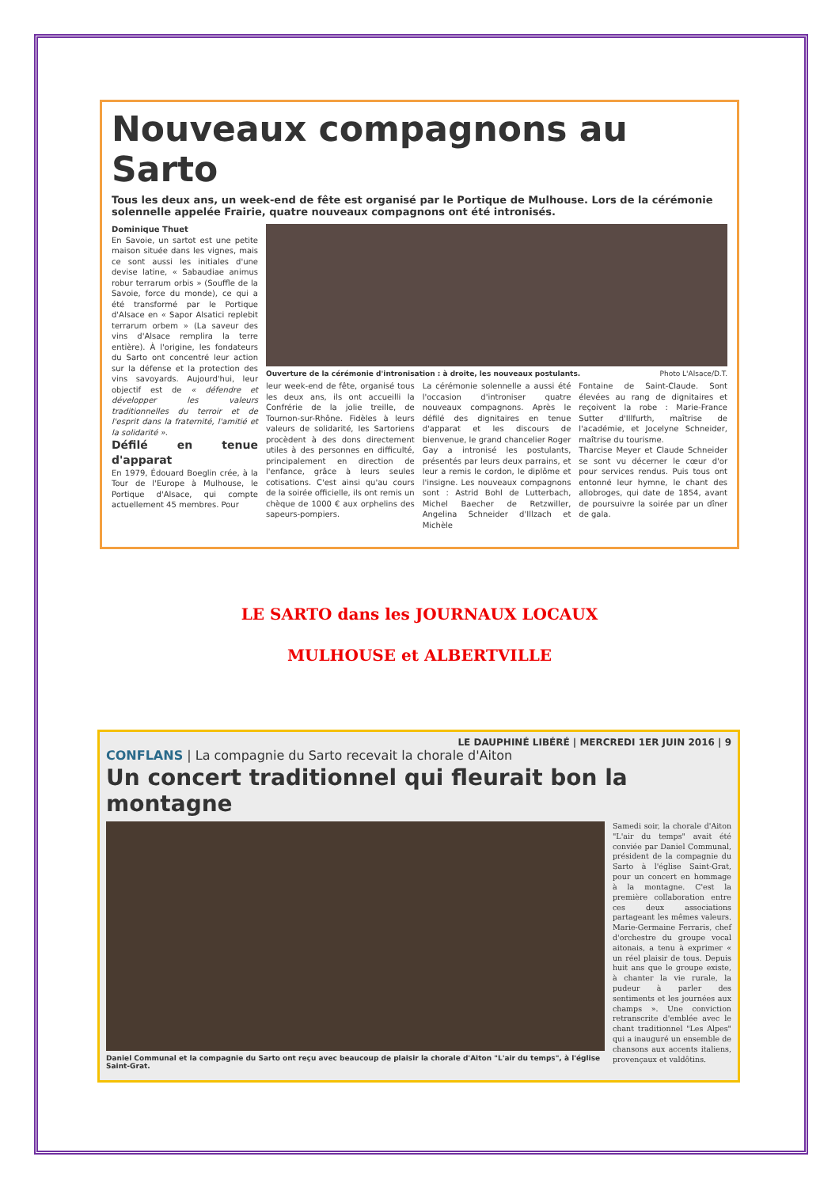Nouveaux compagnons au Sarto
Tous les deux ans, un week-end de fête est organisé par le Portique de Mulhouse. Lors de la cérémonie solennelle appelée Frairie, quatre nouveaux compagnons ont été intronisés.
Dominique Thuet
En Savoie, un sartot est une petite maison située dans les vignes, mais ce sont aussi les initiales d'une devise latine, « Sabaudiae animus robur terrarum orbis » (Souffle de la Savoie, force du monde), ce qui a été transformé par le Portique d'Alsace en « Sapor Alsatici replebit terrarum orbem » (La saveur des vins d'Alsace remplira la terre entière). À l'origine, les fondateurs du Sarto ont concentré leur action sur la défense et la protection des vins savoyards. Aujourd'hui, leur objectif est de « défendre et développer les valeurs traditionnelles du terroir et de l'esprit dans la fraternité, l'amitié et la solidarité ».
Défilé en tenue d'apparat
En 1979, Édouard Boeglin crée, à la Tour de l'Europe à Mulhouse, le Portique d'Alsace, qui compte actuellement 45 membres. Pour
Ouverture de la cérémonie d'intronisation : à droite, les nouveaux postulants. Photo L'Alsace/D.T.
leur week-end de fête, organisé tous les deux ans, ils ont accueilli la Confrérie de la jolie treille, de Tournon-sur-Rhône. Fidèles à leurs valeurs de solidarité, les Sartoriens procèdent à des dons directement utiles à des personnes en difficulté, principalement en direction de l'enfance, grâce à leurs seules cotisations. C'est ainsi qu'au cours de la soirée officielle, ils ont remis un chèque de 1000 € aux orphelins des sapeurs-pompiers.
La cérémonie solennelle a aussi été l'occasion d'introniser quatre nouveaux compagnons. Après le défilé des dignitaires en tenue d'apparat et les discours de bienvenue, le grand chancelier Roger Gay a intronisé les postulants, présentés par leurs deux parrains, et leur a remis le cordon, le diplôme et l'insigne. Les nouveaux compagnons sont : Astrid Bohl de Lutterbach, Michel Baecher de Retzwiller, Angelina Schneider d'Illzach et Michèle
Fontaine de Saint-Claude. Sont élevées au rang de dignitaires et reçoivent la robe : Marie-France Sutter d'Illfurth, maîtrise de l'académie, et Jocelyne Schneider, maîtrise du tourisme.
Tharcise Meyer et Claude Schneider se sont vu décerner le cœur d'or pour services rendus. Puis tous ont entonné leur hymne, le chant des allobroges, qui date de 1854, avant de poursuivre la soirée par un dîner de gala.
LE SARTO dans les JOURNAUX LOCAUX
MULHOUSE et ALBERTVILLE
LE DAUPHINÉ LIBÉRÉ | MERCREDI 1ER JUIN 2016 | 9
CONFLANS | La compagnie du Sarto recevait la chorale d'Aiton
Un concert traditionnel qui fleurait bon la montagne
Daniel Communal et la compagnie du Sarto ont reçu avec beaucoup de plaisir la chorale d'Aiton "L'air du temps", à l'église Saint-Grat.
Samedi soir, la chorale d'Aiton "L'air du temps" avait été conviée par Daniel Communal, président de la compagnie du Sarto à l'église Saint-Grat, pour un concert en hommage à la montagne. C'est la première collaboration entre ces deux associations partageant les mêmes valeurs. Marie-Germaine Ferraris, chef d'orchestre du groupe vocal aitonais, a tenu à exprimer « un réel plaisir de tous. Depuis huit ans que le groupe existe, à chanter la vie rurale, la pudeur à parler des sentiments et les journées aux champs ». Une conviction retranscrite d'emblée avec le chant traditionnel "Les Alpes" qui a inauguré un ensemble de chansons aux accents italiens, provençaux et valdôtins.